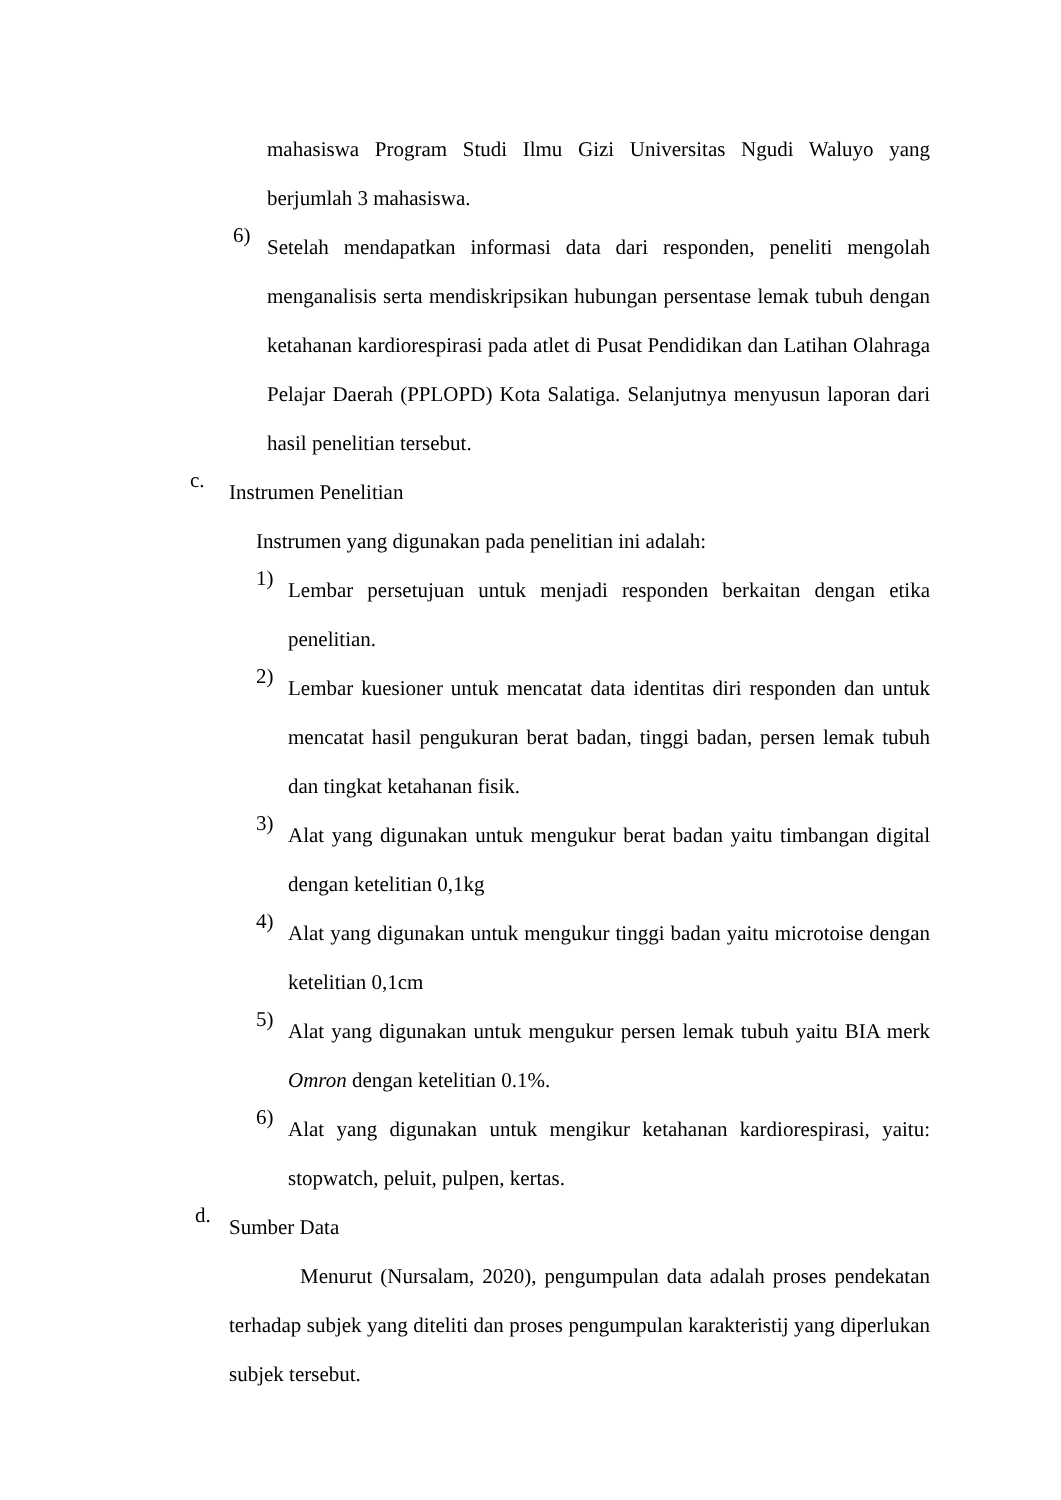mahasiswa Program Studi Ilmu Gizi Universitas Ngudi Waluyo yang berjumlah 3 mahasiswa.
6) Setelah mendapatkan informasi data dari responden, peneliti mengolah menganalisis serta mendiskripsikan hubungan persentase lemak tubuh dengan ketahanan kardiorespirasi pada atlet di Pusat Pendidikan dan Latihan Olahraga Pelajar Daerah (PPLOPD) Kota Salatiga. Selanjutnya menyusun laporan dari hasil penelitian tersebut.
c. Instrumen Penelitian
Instrumen yang digunakan pada penelitian ini adalah:
1) Lembar persetujuan untuk menjadi responden berkaitan dengan etika penelitian.
2) Lembar kuesioner untuk mencatat data identitas diri responden dan untuk mencatat hasil pengukuran berat badan, tinggi badan, persen lemak tubuh dan tingkat ketahanan fisik.
3) Alat yang digunakan untuk mengukur berat badan yaitu timbangan digital dengan ketelitian 0,1kg
4) Alat yang digunakan untuk mengukur tinggi badan yaitu microtoise dengan ketelitian 0,1cm
5) Alat yang digunakan untuk mengukur persen lemak tubuh yaitu BIA merk Omron dengan ketelitian 0.1%.
6) Alat yang digunakan untuk mengikur ketahanan kardiorespirasi, yaitu: stopwatch, peluit, pulpen, kertas.
d. Sumber Data
Menurut (Nursalam, 2020), pengumpulan data adalah proses pendekatan terhadap subjek yang diteliti dan proses pengumpulan karakteristij yang diperlukan subjek tersebut.